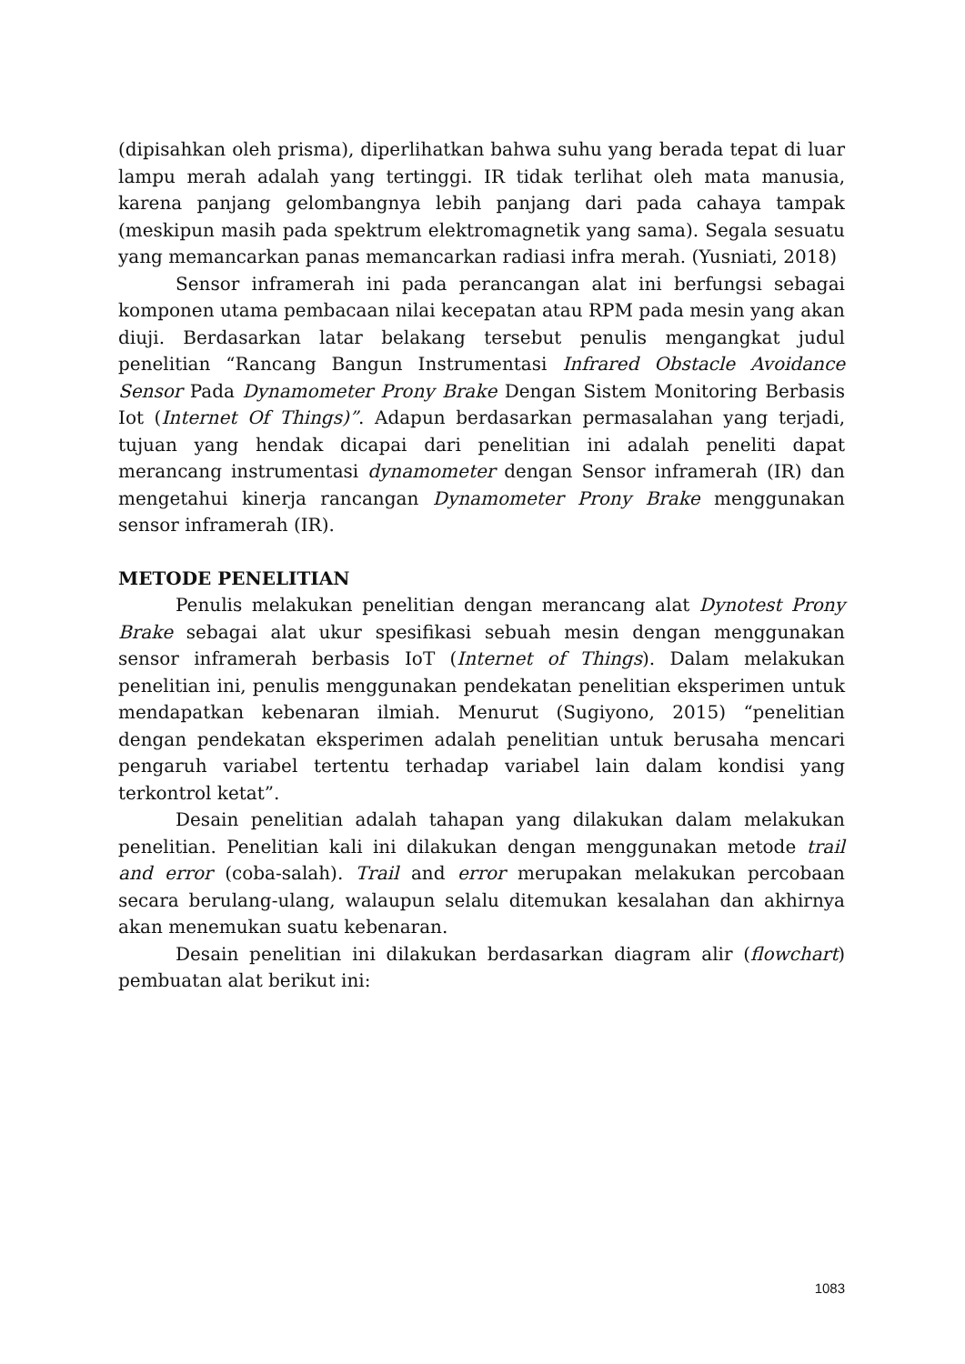(dipisahkan oleh prisma), diperlihatkan bahwa suhu yang berada tepat di luar lampu merah adalah yang tertinggi. IR tidak terlihat oleh mata manusia, karena panjang gelombangnya lebih panjang dari pada cahaya tampak (meskipun masih pada spektrum elektromagnetik yang sama). Segala sesuatu yang memancarkan panas memancarkan radiasi infra merah. (Yusniati, 2018)
Sensor inframerah ini pada perancangan alat ini berfungsi sebagai komponen utama pembacaan nilai kecepatan atau RPM pada mesin yang akan diuji. Berdasarkan latar belakang tersebut penulis mengangkat judul penelitian “Rancang Bangun Instrumentasi Infrared Obstacle Avoidance Sensor Pada Dynamometer Prony Brake Dengan Sistem Monitoring Berbasis Iot (Internet Of Things)”. Adapun berdasarkan permasalahan yang terjadi, tujuan yang hendak dicapai dari penelitian ini adalah peneliti dapat merancang instrumentasi dynamometer dengan Sensor inframerah (IR) dan mengetahui kinerja rancangan Dynamometer Prony Brake menggunakan sensor inframerah (IR).
METODE PENELITIAN
Penulis melakukan penelitian dengan merancang alat Dynotest Prony Brake sebagai alat ukur spesifikasi sebuah mesin dengan menggunakan sensor inframerah berbasis IoT (Internet of Things). Dalam melakukan penelitian ini, penulis menggunakan pendekatan penelitian eksperimen untuk mendapatkan kebenaran ilmiah. Menurut (Sugiyono, 2015) “penelitian dengan pendekatan eksperimen adalah penelitian untuk berusaha mencari pengaruh variabel tertentu terhadap variabel lain dalam kondisi yang terkontrol ketat”.
Desain penelitian adalah tahapan yang dilakukan dalam melakukan penelitian. Penelitian kali ini dilakukan dengan menggunakan metode trail and error (coba-salah). Trail and error merupakan melakukan percobaan secara berulang-ulang, walaupun selalu ditemukan kesalahan dan akhirnya akan menemukan suatu kebenaran.
Desain penelitian ini dilakukan berdasarkan diagram alir (flowchart) pembuatan alat berikut ini:
1083